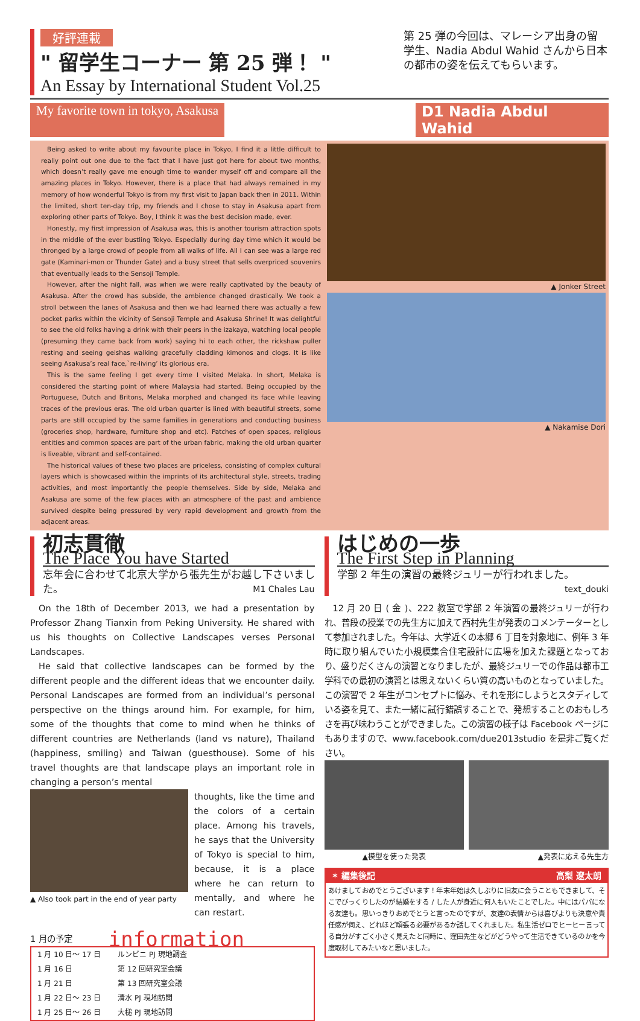好評連載
" 留学生コーナー 第 25 弾！ "
An Essay by International Student Vol.25
第 25 弾の今回は、マレーシア出身の留学生、Nadia Abdul Wahid さんから日本の都市の姿を伝えてもらいます。
My favorite town in tokyo, Asakusa D1 Nadia Abdul Wahid
Being asked to write about my favourite place in Tokyo, I find it a little difficult to really point out one due to the fact that I have just got here for about two months, which doesn’t really gave me enough time to wander myself off and compare all the amazing places in Tokyo. However, there is a place that had always remained in my memory of how wonderful Tokyo is from my first visit to Japan back then in 2011. Within the limited, short ten-day trip, my friends and I chose to stay in Asakusa apart from exploring other parts of Tokyo. Boy, I think it was the best decision made, ever.
Honestly, my first impression of Asakusa was, this is another tourism attraction spots in the middle of the ever bustling Tokyo. Especially during day time which it would be thronged by a large crowd of people from all walks of life. All I can see was a large red gate (Kaminari-mon or Thunder Gate) and a busy street that sells overpriced souvenirs that eventually leads to the Sensoji Temple.
However, after the night fall, was when we were really captivated by the beauty of Asakusa. After the crowd has subside, the ambience changed drastically. We took a stroll between the lanes of Asakusa and then we had learned there was actually a few pocket parks within the vicinity of Sensoji Temple and Asakusa Shrine! It was delightful to see the old folks having a drink with their peers in the izakaya, watching local people (presuming they came back from work) saying hi to each other, the rickshaw puller resting and seeing geishas walking gracefully cladding kimonos and clogs. It is like seeing Asakusa’s real face,`re-living’ its glorious era.
This is the same feeling I get every time I visited Melaka. In short, Melaka is considered the starting point of where Malaysia had started. Being occupied by the Portuguese, Dutch and Britons, Melaka morphed and changed its face while leaving traces of the previous eras. The old urban quarter is lined with beautiful streets, some parts are still occupied by the same families in generations and conducting business (groceries shop, hardware, furniture shop and etc). Patches of open spaces, religious entities and common spaces are part of the urban fabric, making the old urban quarter is liveable, vibrant and self-contained.
The historical values of these two places are priceless, consisting of complex cultural layers which is showcased within the imprints of its architectural style, streets, trading activities, and most importantly the people themselves. Side by side, Melaka and Asakusa are some of the few places with an atmosphere of the past and ambience survived despite being pressured by very rapid development and growth from the adjacent areas.
▲ Jonker Street
▲ Nakamise Dori
初志貫徹
The Place You have Started
忘年会に合わせて北京大学から張先生がお越し下さいました。 M1 Chales Lau
On the 18th of December 2013, we had a presentation by Professor Zhang Tianxin from Peking University. He shared with us his thoughts on Collective Landscapes verses Personal Landscapes.
He said that collective landscapes can be formed by the different people and the different ideas that we encounter daily. Personal Landscapes are formed from an individual’s personal perspective on the things around him. For example, for him, some of the thoughts that come to mind when he thinks of different countries are Netherlands (land vs nature), Thailand (happiness, smiling) and Taiwan (guesthouse). Some of his travel thoughts are that landscape plays an important role in changing a person’s mental
▲ Also took part in the end of year party
thoughts, like the time and the colors of a certain place. Among his travels, he says that the University of Tokyo is special to him, because, it is a place where he can return to mentally, and where he can restart.
1 月の予定 information
| 1 月 10 日〜 17 日 | ルンビニ PJ 現地調査 |
| 1 月 16 日 | 第 12 回研究室会議 |
| 1 月 21 日 | 第 13 回研究室会議 |
| 1 月 22 日〜 23 日 | 清水 PJ 現地訪問 |
| 1 月 25 日〜 26 日 | 大槌 PJ 現地訪問 |
はじめの一歩
The First Step in Planning
学部 2 年生の演習の最終ジュリーが行われました。
text_douki
12 月 20 日 ( 金 )、222 教室で学部 2 年演習の最終ジュリーが行われ、普段の授業での先生方に加えて西村先生が発表のコメンテーターとして参加されました。今年は、大学近くの本郷 6 丁目を対象地に、例年 3 年時に取り組んでいた小規模集合住宅設計に広場を加えた課題となっており、盛りだくさんの演習となりましたが、最終ジュリーでの作品は都市工学科での最初の演習とは思えないくらい質の高いものとなっていました。この演習で 2 年生がコンセプトに悩み、それを形にしようとスタディしている姿を見て、また一緒に試行錯誤することで、発想することのおもしろさを再び味わうことができました。この演習の様子は Facebook ページにもありますので、www.facebook.com/due2013studio を是非ご覧ください。
▲模型を使った発表 ▲発表に応える先生方
✶ 編集後記 高梨 遼太朗
あけましておめでとうございます！年末年始は久しぶりに旧友に会うこともできまして、そこでびっくりしたのが結婚をする / した人が身近に何人もいたことでした。中にはパパになる友達も。思いっきりおめでとうと言ったのですが、友達の表情からは喜びよりも決意や責任感が伺え、どれほど頑張る必要があるか話してくれました。私生活ゼロでヒーヒー言ってる自分がすごく小さく見えたと同時に、窪田先生などがどうやって生活できているのかを今度取材してみたいなと思いました。